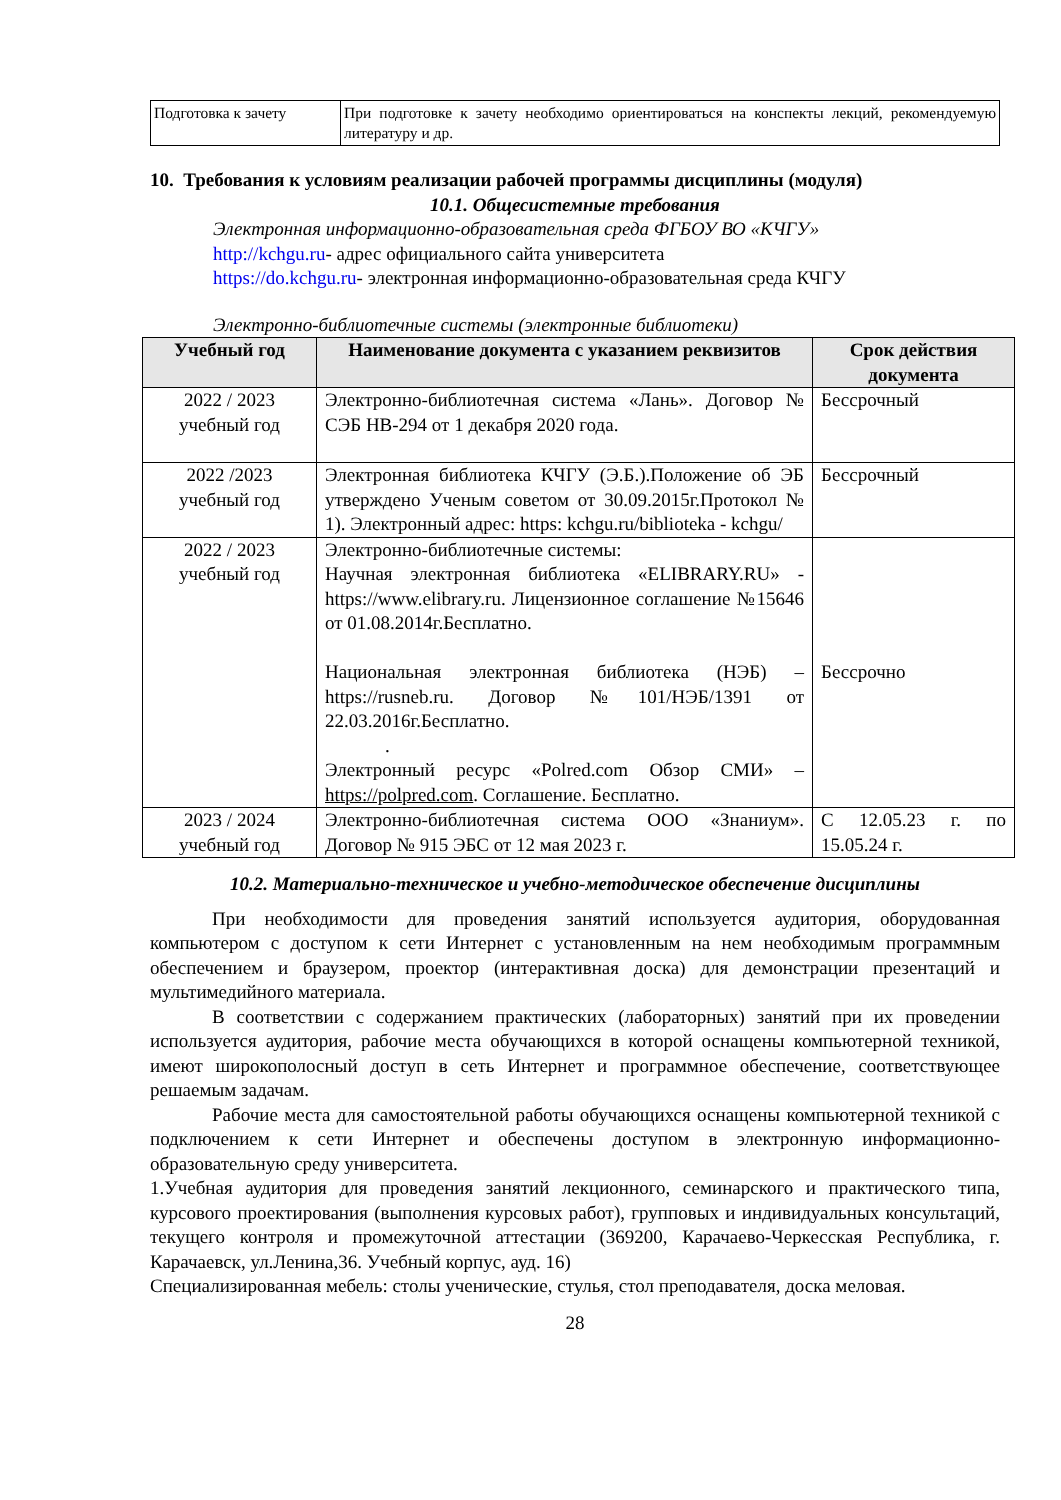| Подготовка к зачету | При подготовке к зачету необходимо ориентироваться на конспекты лекций, рекомендуемую литературу и др. |
10. Требования к условиям реализации рабочей программы дисциплины (модуля)
10.1. Общесистемные требования
Электронная информационно-образовательная среда ФГБОУ ВО «КЧГУ»
http://kchgu.ru- адрес официального сайта университета
https://do.kchgu.ru- электронная информационно-образовательная среда КЧГУ
Электронно-библиотечные системы (электронные библиотеки)
| Учебный год | Наименование документа с указанием реквизитов | Срок действия документа |
| --- | --- | --- |
| 2022 / 2023 учебный год | Электронно-библиотечная система «Лань». Договор № СЭБ НВ-294 от 1 декабря 2020 года. | Бессрочный |
| 2022 /2023 учебный год | Электронная библиотека КЧГУ (Э.Б.).Положение об ЭБ утверждено Ученым советом от 30.09.2015г.Протокол № 1). Электронный адрес: https: kchgu.ru/biblioteka - kchgu/ | Бессрочный |
| 2022 / 2023 учебный год | Электронно-библиотечные системы: Научная электронная библиотека «ELIBRARY.RU» - https://www.elibrary.ru. Лицензионное соглашение №15646 от 01.08.2014г.Бесплатно. Национальная электронная библиотека (НЭБ) – https://rusneb.ru. Договор №101/НЭБ/1391 от 22.03.2016г.Бесплатно. . Электронный ресурс «Polred.com Обзор СМИ» – https://polpred.com . Соглашение. Бесплатно. | Бессрочно |
| 2023 / 2024 учебный год | Электронно-библиотечная система ООО «Знаниум». Договор № 915 ЭБС от 12 мая 2023 г. | С 12.05.23 г. по 15.05.24 г. |
10.2. Материально-техническое и учебно-методическое обеспечение дисциплины
При необходимости для проведения занятий используется аудитория, оборудованная компьютером с доступом к сети Интернет с установленным на нем необходимым программным обеспечением и браузером, проектор (интерактивная доска) для демонстрации презентаций и мультимедийного материала.
В соответствии с содержанием практических (лабораторных) занятий при их проведении используется аудитория, рабочие места обучающихся в которой оснащены компьютерной техникой, имеют широкополосный доступ в сеть Интернет и программное обеспечение, соответствующее решаемым задачам.
Рабочие места для самостоятельной работы обучающихся оснащены компьютерной техникой с подключением к сети Интернет и обеспечены доступом в электронную информационно-образовательную среду университета.
1.Учебная аудитория для проведения занятий лекционного, семинарского и практического типа, курсового проектирования (выполнения курсовых работ), групповых и индивидуальных консультаций, текущего контроля и промежуточной аттестации (369200, Карачаево-Черкесская Республика, г. Карачаевск, ул.Ленина,36. Учебный корпус, ауд. 16)
Специализированная мебель: столы ученические, стулья, стол преподавателя, доска меловая.
28